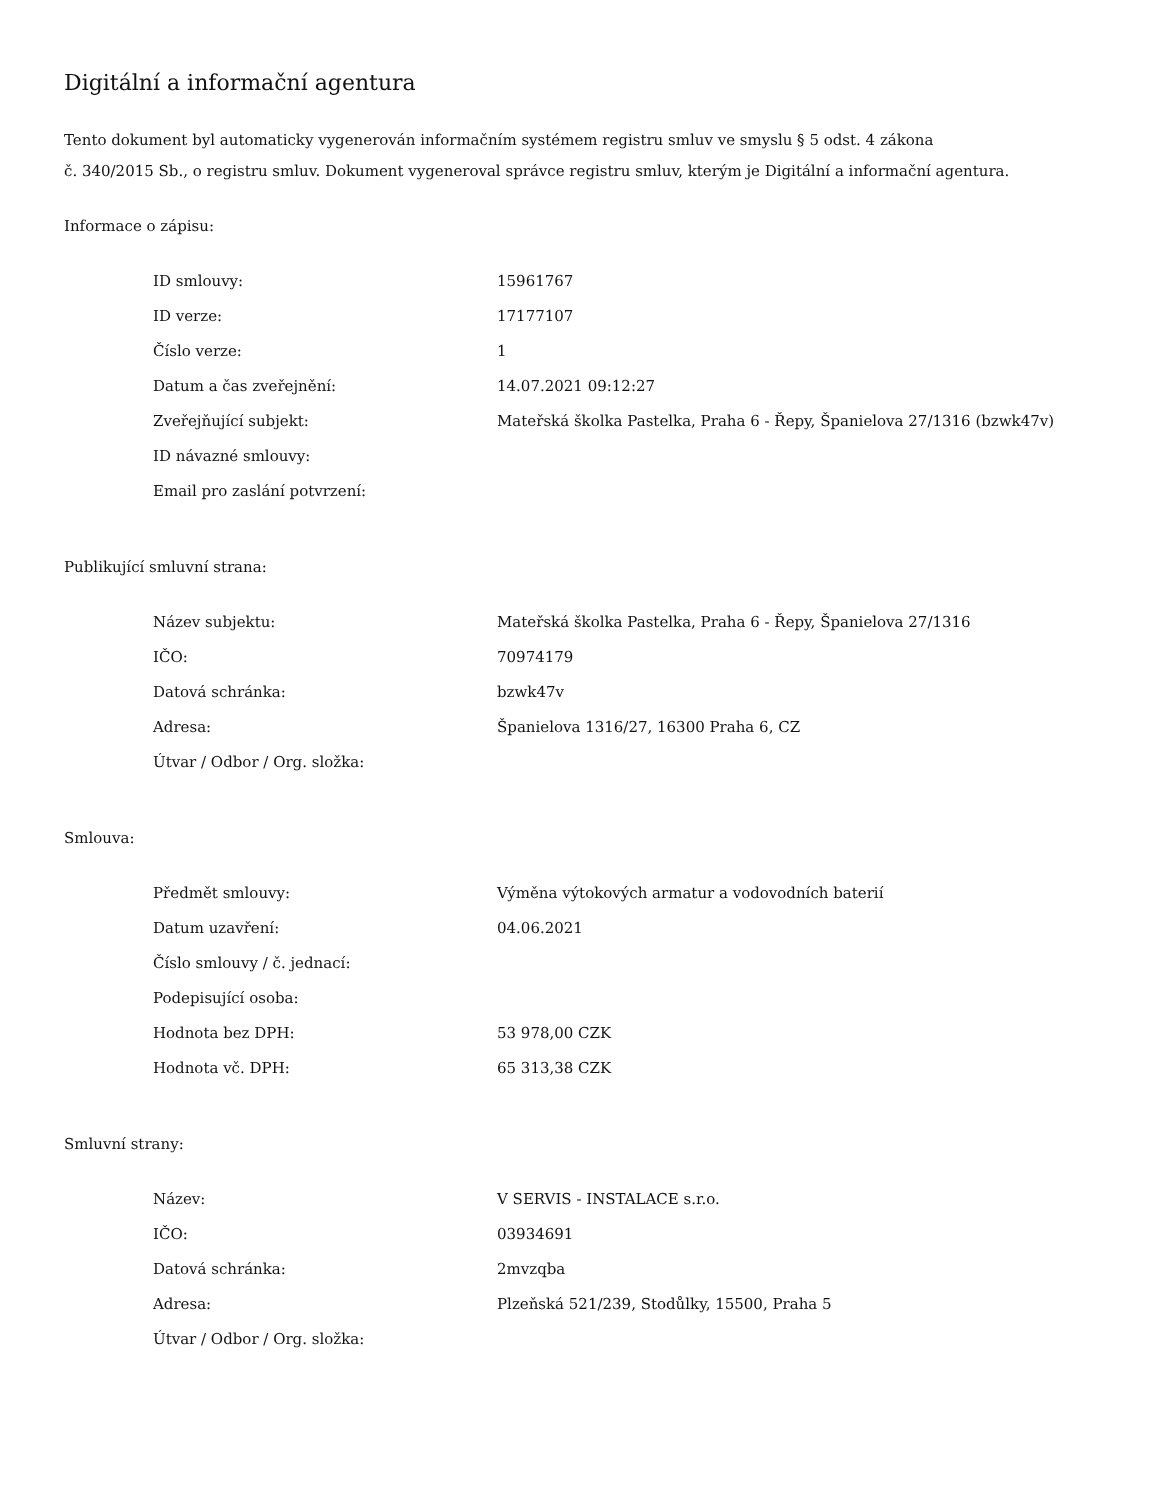Digitální a informační agentura
Tento dokument byl automaticky vygenerován informačním systémem registru smluv ve smyslu § 5 odst. 4 zákona
č. 340/2015 Sb., o registru smluv. Dokument vygeneroval správce registru smluv, kterým je Digitální a informační agentura.
Informace o zápisu:
| ID smlouvy: | 15961767 |
| ID verze: | 17177107 |
| Číslo verze: | 1 |
| Datum a čas zveřejnění: | 14.07.2021 09:12:27 |
| Zveřejňující subjekt: | Mateřská školka Pastelka, Praha 6 - Řepy, Španielova 27/1316 (bzwk47v) |
| ID návazné smlouvy: | |
| Email pro zaslání potvrzení: | |
Publikující smluvní strana:
| Název subjektu: | Mateřská školka Pastelka, Praha 6 - Řepy, Španielova 27/1316 |
| IČO: | 70974179 |
| Datová schránka: | bzwk47v |
| Adresa: | Španielova 1316/27, 16300 Praha 6, CZ |
| Útvar / Odbor / Org. složka: | |
Smlouva:
| Předmět smlouvy: | Výměna výtokových armatur a vodovodních baterií |
| Datum uzavření: | 04.06.2021 |
| Číslo smlouvy / č. jednací: | |
| Podepisující osoba: | |
| Hodnota bez DPH: | 53 978,00 CZK |
| Hodnota vč. DPH: | 65 313,38 CZK |
Smluvní strany:
| Název: | V SERVIS - INSTALACE s.r.o. |
| IČO: | 03934691 |
| Datová schránka: | 2mvzqba |
| Adresa: | Plzeňská 521/239, Stodůlky, 15500, Praha 5 |
| Útvar / Odbor / Org. složka: | |